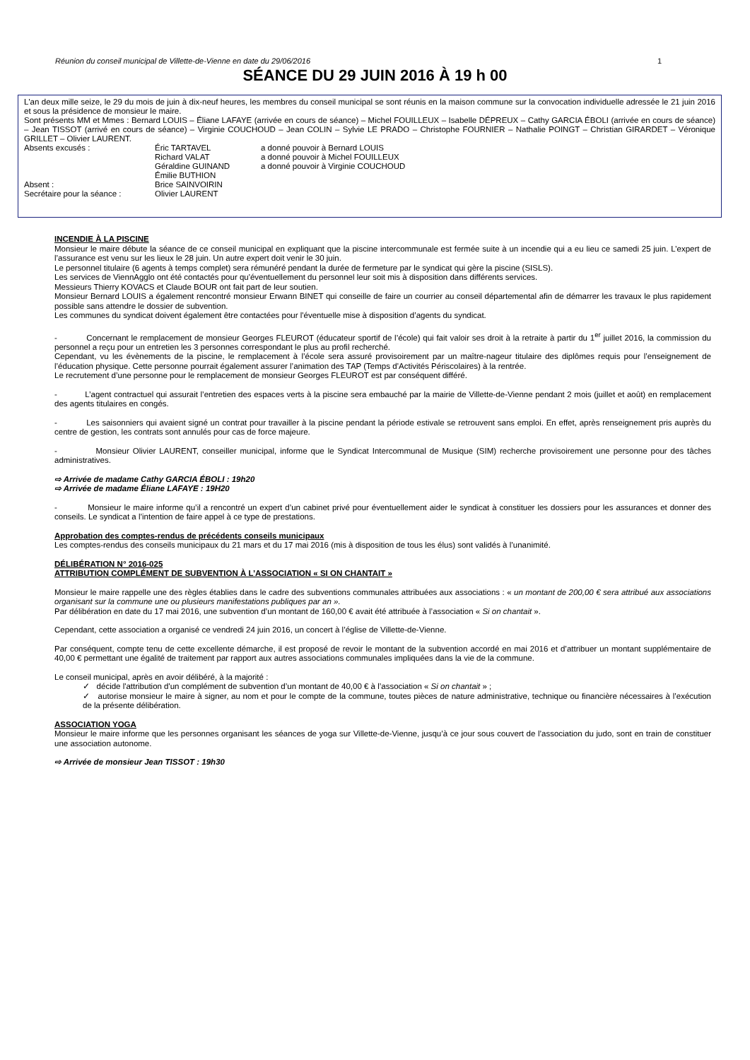Réunion du conseil municipal de Villette-de-Vienne en date du 29/06/2016 1
SÉANCE DU 29 JUIN 2016 À 19 h 00
L'an deux mille seize, le 29 du mois de juin à dix-neuf heures, les membres du conseil municipal se sont réunis en la maison commune sur la convocation individuelle adressée le 21 juin 2016 et sous la présidence de monsieur le maire.
Sont présents MM et Mmes : Bernard LOUIS – Éliane LAFAYE (arrivée en cours de séance) – Michel FOUILLEUX – Isabelle DÉPREUX – Cathy GARCIA ÉBOLI (arrivée en cours de séance) – Jean TISSOT (arrivé en cours de séance) – Virginie COUCHOUD – Jean COLIN – Sylvie LE PRADO – Christophe FOURNIER – Nathalie POINGT – Christian GIRARDET – Véronique GRILLET – Olivier LAURENT.
| Absents excusés : | Éric TARTAVEL | a donné pouvoir à Bernard LOUIS |
| | Richard VALAT | a donné pouvoir à Michel FOUILLEUX |
| | Géraldine GUINAND | a donné pouvoir à Virginie COUCHOUD |
| | Émilie BUTHION | |
| Absent : | Brice SAINVOIRIN | |
| Secrétaire pour la séance : | Olivier LAURENT | |
INCENDIE À LA PISCINE
Monsieur le maire débute la séance de ce conseil municipal en expliquant que la piscine intercommunale est fermée suite à un incendie qui a eu lieu ce samedi 25 juin. L’expert de l’assurance est venu sur les lieux le 28 juin. Un autre expert doit venir le 30 juin.
Le personnel titulaire (6 agents à temps complet) sera rémunéré pendant la durée de fermeture par le syndicat qui gère la piscine (SISLS).
Les services de ViennAgglo ont été contactés pour qu'éventuellement du personnel leur soit mis à disposition dans différents services.
Messieurs Thierry KOVACS et Claude BOUR ont fait part de leur soutien.
Monsieur Bernard LOUIS a également rencontré monsieur Erwann BINET qui conseille de faire un courrier au conseil départemental afin de démarrer les travaux le plus rapidement possible sans attendre le dossier de subvention.
Les communes du syndicat doivent également être contactées pour l'éventuelle mise à disposition d’agents du syndicat.
- Concernant le remplacement de monsieur Georges FLEUROT (éducateur sportif de l’école) qui fait valoir ses droit à la retraite à partir du 1<sup>er</sup> juillet 2016, la commission du personnel a reçu pour un entretien les 3 personnes correspondant le plus au profil recherché.
Cependant, vu les évènements de la piscine, le remplacement à l’école sera assuré provisoirement par un maître-nageur titulaire des diplômes requis pour l’enseignement de l’éducation physique. Cette personne pourrait également assurer l’animation des TAP (Temps d’Activités Périscolaires) à la rentrée.
Le recrutement d’une personne pour le remplacement de monsieur Georges FLEUROT est par conséquent différé.
- L’agent contractuel qui assurait l’entretien des espaces verts à la piscine sera embauché par la mairie de Villette-de-Vienne pendant 2 mois (juillet et août) en remplacement des agents titulaires en congés.
- Les saisonniers qui avaient signé un contrat pour travailler à la piscine pendant la période estivale se retrouvent sans emploi. En effet, après renseignement pris auprès du centre de gestion, les contrats sont annulés pour cas de force majeure.
- Monsieur Olivier LAURENT, conseiller municipal, informe que le Syndicat Intercommunal de Musique (SIM) recherche provisoirement une personne pour des tâches administratives.
⇨ Arrivée de madame Cathy GARCIA ÉBOLI : 19h20
⇨ Arrivée de madame Éliane LAFAYE : 19H20
- Monsieur le maire informe qu’il a rencontré un expert d’un cabinet privé pour éventuellement aider le syndicat à constituer les dossiers pour les assurances et donner des conseils. Le syndicat a l’intention de faire appel à ce type de prestations.
Approbation des comptes-rendus de précédents conseils municipaux
Les comptes-rendus des conseils municipaux du 21 mars et du 17 mai 2016 (mis à disposition de tous les élus) sont validés à l’unanimité.
DÉLIBÉRATION N° 2016-025
ATTRIBUTION COMPLÉMENT DE SUBVENTION À L’ASSOCIATION « SI ON CHANTAIT »
Monsieur le maire rappelle une des règles établies dans le cadre des subventions communales attribuées aux associations : « un montant de 200,00 € sera attribué aux associations organisant sur la commune une ou plusieurs manifestations publiques par an ».
Par délibération en date du 17 mai 2016, une subvention d’un montant de 160,00 € avait été attribuée à l’association « Si on chantait ».
Cependant, cette association a organisé ce vendredi 24 juin 2016, un concert à l’église de Villette-de-Vienne.
Par conséquent, compte tenu de cette excellente démarche, il est proposé de revoir le montant de la subvention accordé en mai 2016 et d’attribuer un montant supplémentaire de 40,00 € permettant une égalité de traitement par rapport aux autres associations communales impliquées dans la vie de la commune.
Le conseil municipal, après en avoir délibéré, à la majorité :
✓ décide l'attribution d'un complément de subvention d’un montant de 40,00 € à l’association « Si on chantait » ;
✓ autorise monsieur le maire à signer, au nom et pour le compte de la commune, toutes pièces de nature administrative, technique ou financière nécessaires à l’exécution de la présente délibération.
ASSOCIATION YOGA
Monsieur le maire informe que les personnes organisant les séances de yoga sur Villette-de-Vienne, jusqu’à ce jour sous couvert de l’association du judo, sont en train de constituer une association autonome.
⇨ Arrivée de monsieur Jean TISSOT : 19h30